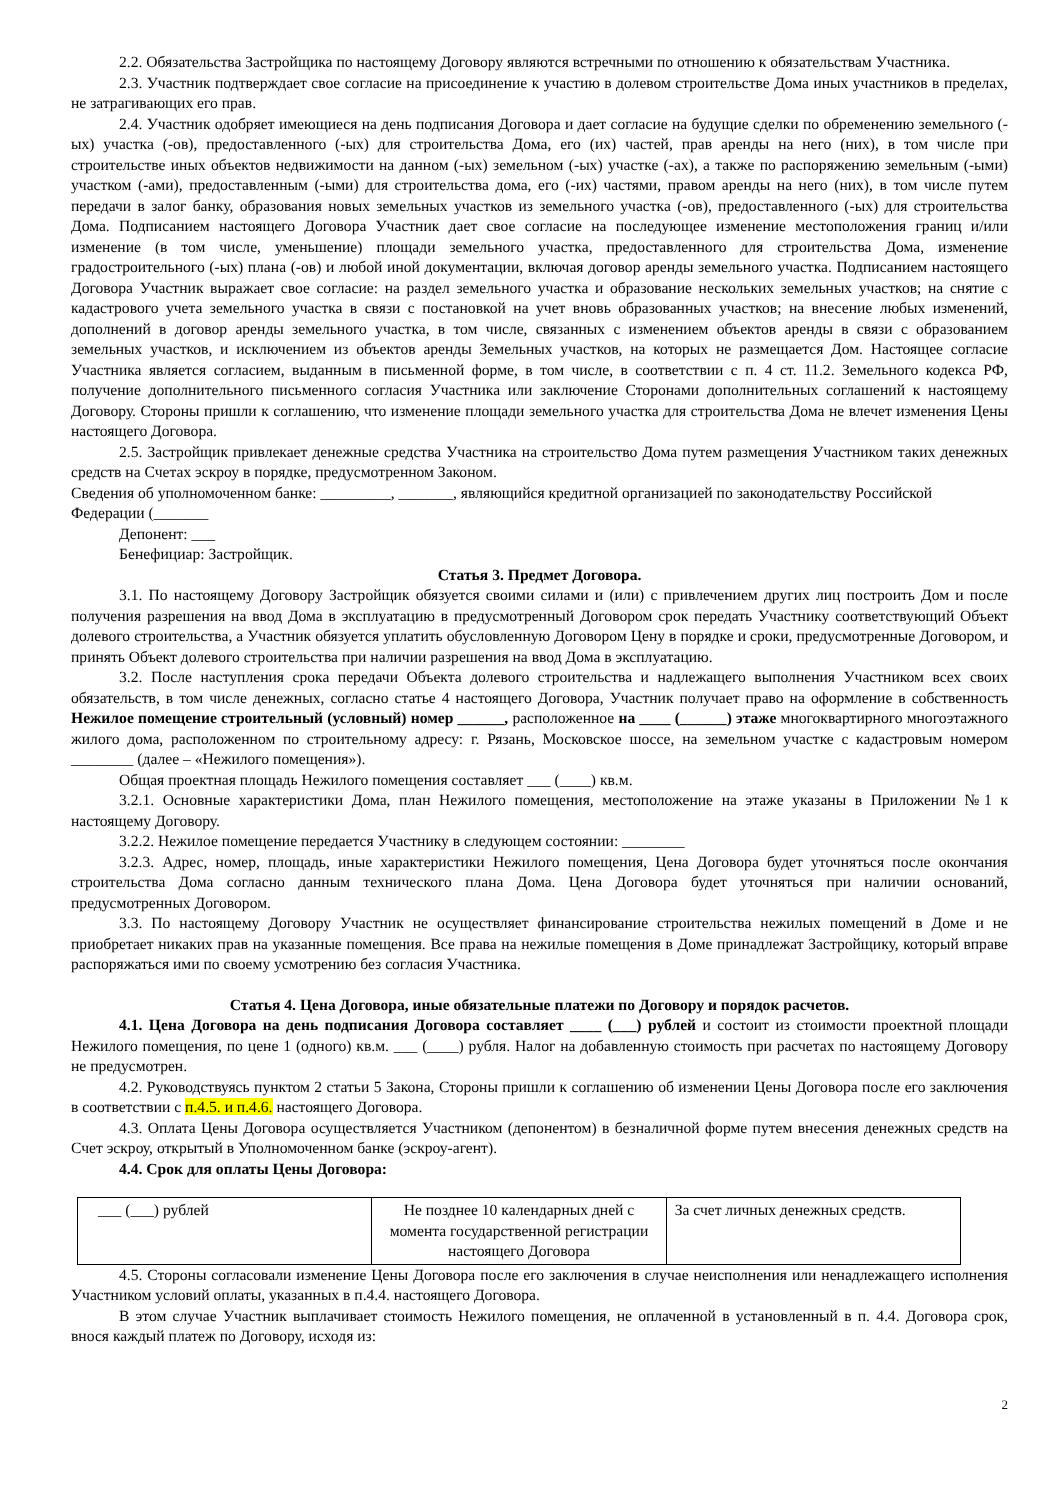2.2. Обязательства Застройщика по настоящему Договору являются встречными по отношению к обязательствам Участника.
2.3. Участник подтверждает свое согласие на присоединение к участию в долевом строительстве Дома иных участников в пределах, не затрагивающих его прав.
2.4. Участник одобряет имеющиеся на день подписания Договора и дает согласие на будущие сделки по обременению земельного (-ых) участка (-ов), предоставленного (-ых) для строительства Дома, его (их) частей, прав аренды на него (них), в том числе при строительстве иных объектов недвижимости на данном (-ых) земельном (-ых) участке (-ах), а также по распоряжению земельным (-ыми) участком (-ами), предоставленным (-ыми) для строительства дома, его (-их) частями, правом аренды на него (них), в том числе путем передачи в залог банку, образования новых земельных участков из земельного участка (-ов), предоставленного (-ых) для строительства Дома. Подписанием настоящего Договора Участник дает свое согласие на последующее изменение местоположения границ и/или изменение (в том числе, уменьшение) площади земельного участка, предоставленного для строительства Дома, изменение градостроительного (-ых) плана (-ов) и любой иной документации, включая договор аренды земельного участка. Подписанием настоящего Договора Участник выражает свое согласие: на раздел земельного участка и образование нескольких земельных участков; на снятие с кадастрового учета земельного участка в связи с постановкой на учет вновь образованных участков; на внесение любых изменений, дополнений в договор аренды земельного участка, в том числе, связанных с изменением объектов аренды в связи с образованием земельных участков, и исключением из объектов аренды Земельных участков, на которых не размещается Дом. Настоящее согласие Участника является согласием, выданным в письменной форме, в том числе, в соответствии с п. 4 ст. 11.2. Земельного кодекса РФ, получение дополнительного письменного согласия Участника или заключение Сторонами дополнительных соглашений к настоящему Договору. Стороны пришли к соглашению, что изменение площади земельного участка для строительства Дома не влечет изменения Цены настоящего Договора.
2.5. Застройщик привлекает денежные средства Участника на строительство Дома путем размещения Участником таких денежных средств на Счетах эскроу в порядке, предусмотренном Законом.
Сведения об уполномоченном банке: _________, _______, являющийся кредитной организацией по законодательству Российской Федерации (_______
Депонент: ___
Бенефициар: Застройщик.
Статья 3. Предмет Договора.
3.1. По настоящему Договору Застройщик обязуется своими силами и (или) с привлечением других лиц построить Дом и после получения разрешения на ввод Дома в эксплуатацию в предусмотренный Договором срок передать Участнику соответствующий Объект долевого строительства, а Участник обязуется уплатить обусловленную Договором Цену в порядке и сроки, предусмотренные Договором, и принять Объект долевого строительства при наличии разрешения на ввод Дома в эксплуатацию.
3.2. После наступления срока передачи Объекта долевого строительства и надлежащего выполнения Участником всех своих обязательств, в том числе денежных, согласно статье 4 настоящего Договора, Участник получает право на оформление в собственность Нежилое помещение строительный (условный) номер ______, расположенное на ____ (______) этаже многоквартирного многоэтажного жилого дома, расположенном по строительному адресу: г. Рязань, Московское шоссе, на земельном участке с кадастровым номером ________ (далее – «Нежилого помещения»).
Общая проектная площадь Нежилого помещения составляет ___ (____) кв.м.
3.2.1. Основные характеристики Дома, план Нежилого помещения, местоположение на этаже указаны в Приложении №1 к настоящему Договору.
3.2.2. Нежилое помещение передается Участнику в следующем состоянии: ________
3.2.3. Адрес, номер, площадь, иные характеристики Нежилого помещения, Цена Договора будет уточняться после окончания строительства Дома согласно данным технического плана Дома. Цена Договора будет уточняться при наличии оснований, предусмотренных Договором.
3.3. По настоящему Договору Участник не осуществляет финансирование строительства нежилых помещений в Доме и не приобретает никаких прав на указанные помещения. Все права на нежилые помещения в Доме принадлежат Застройщику, который вправе распоряжаться ими по своему усмотрению без согласия Участника.
Статья 4. Цена Договора, иные обязательные платежи по Договору и порядок расчетов.
4.1. Цена Договора на день подписания Договора составляет ____ (___) рублей и состоит из стоимости проектной площади Нежилого помещения, по цене 1 (одного) кв.м. ___ (____) рубля. Налог на добавленную стоимость при расчетах по настоящему Договору не предусмотрен.
4.2. Руководствуясь пунктом 2 статьи 5 Закона, Стороны пришли к соглашению об изменении Цены Договора после его заключения в соответствии с п.4.5. и п.4.6. настоящего Договора.
4.3. Оплата Цены Договора осуществляется Участником (депонентом) в безналичной форме путем внесения денежных средств на Счет эскроу, открытый в Уполномоченном банке (эскроу-агент).
4.4. Срок для оплаты Цены Договора:
| ___ (___) рублей | Не позднее 10 календарных дней с момента государственной регистрации настоящего Договора | За счет личных денежных средств. |
4.5. Стороны согласовали изменение Цены Договора после его заключения в случае неисполнения или ненадлежащего исполнения Участником условий оплаты, указанных в п.4.4. настоящего Договора.
В этом случае Участник выплачивает стоимость Нежилого помещения, не оплаченной в установленный в п. 4.4. Договора срок, внося каждый платеж по Договору, исходя из:
2